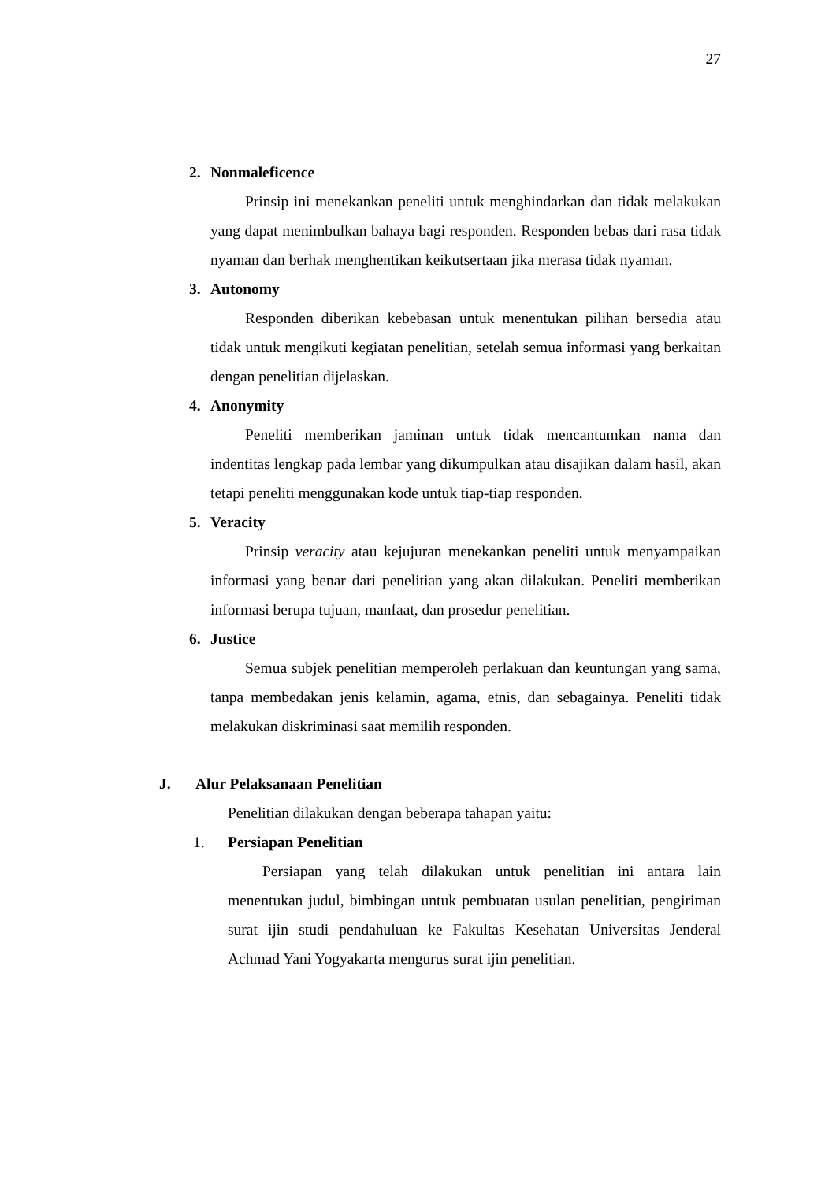27
2. Nonmaleficence
Prinsip ini menekankan peneliti untuk menghindarkan dan tidak melakukan yang dapat menimbulkan bahaya bagi responden. Responden bebas dari rasa tidak nyaman dan berhak menghentikan keikutsertaan jika merasa tidak nyaman.
3. Autonomy
Responden diberikan kebebasan untuk menentukan pilihan bersedia atau tidak untuk mengikuti kegiatan penelitian, setelah semua informasi yang berkaitan dengan penelitian dijelaskan.
4. Anonymity
Peneliti memberikan jaminan untuk tidak mencantumkan nama dan indentitas lengkap pada lembar yang dikumpulkan atau disajikan dalam hasil, akan tetapi peneliti menggunakan kode untuk tiap-tiap responden.
5. Veracity
Prinsip veracity atau kejujuran menekankan peneliti untuk menyampaikan informasi yang benar dari penelitian yang akan dilakukan. Peneliti memberikan informasi berupa tujuan, manfaat, dan prosedur penelitian.
6. Justice
Semua subjek penelitian memperoleh perlakuan dan keuntungan yang sama, tanpa membedakan jenis kelamin, agama, etnis, dan sebagainya. Peneliti tidak melakukan diskriminasi saat memilih responden.
J. Alur Pelaksanaan Penelitian
Penelitian dilakukan dengan beberapa tahapan yaitu:
1. Persiapan Penelitian
Persiapan yang telah dilakukan untuk penelitian ini antara lain menentukan judul, bimbingan untuk pembuatan usulan penelitian, pengiriman surat ijin studi pendahuluan ke Fakultas Kesehatan Universitas Jenderal Achmad Yani Yogyakarta mengurus surat ijin penelitian.